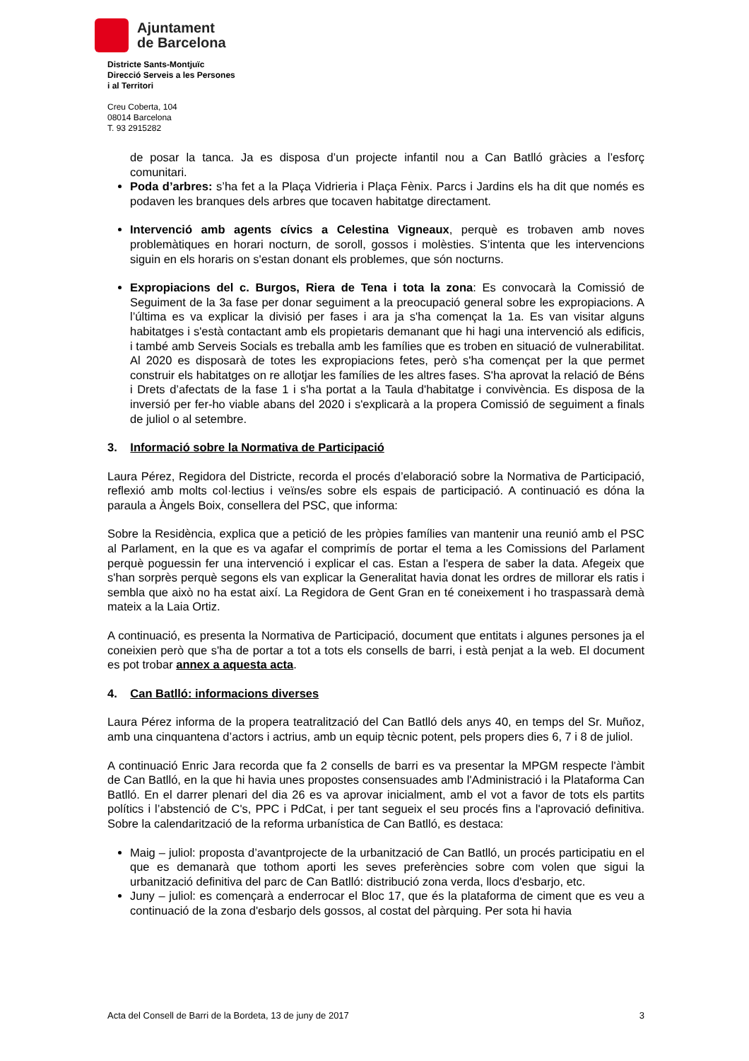Ajuntament
de Barcelona
Districte Sants-Montjuïc
Direcció Serveis a les Persones
i al Territori
Creu Coberta, 104
08014 Barcelona
T. 93 2915282
de posar la tanca. Ja es disposa d’un projecte infantil nou a Can Batlló gràcies a l’esforç comunitari.
Poda d’arbres: s’ha fet a la Plaça Vidrieria i Plaça Fènix. Parcs i Jardins els ha dit que només es podaven les branques dels arbres que tocaven habitatge directament.
Intervenció amb agents cívics a Celestina Vigneaux, perquè es trobaven amb noves problemàtiques en horari nocturn, de soroll, gossos i molèsties. S’intenta que les intervencions siguin en els horaris on s'estan donant els problemes, que són nocturns.
Expropiacions del c. Burgos, Riera de Tena i tota la zona: Es convocarà la Comissió de Seguiment de la 3a fase per donar seguiment a la preocupació general sobre les expropiacions. A l’última es va explicar la divisió per fases i ara ja s'ha començat la 1a. Es van visitar alguns habitatges i s'està contactant amb els propietaris demanant que hi hagi una intervenció als edificis, i també amb Serveis Socials es treballa amb les famílies que es troben en situació de vulnerabilitat. Al 2020 es disposarà de totes les expropiacions fetes, però s'ha començat per la que permet construir els habitatges on re allotjar les famílies de les altres fases. S'ha aprovat la relació de Béns i Drets d’afectats de la fase 1 i s'ha portat a la Taula d'habitatge i convivència. Es disposa de la inversió per fer-ho viable abans del 2020 i s'explicarà a la propera Comissió de seguiment a finals de juliol o al setembre.
3. Informació sobre la Normativa de Participació
Laura Pérez, Regidora del Districte, recorda el procés d’elaboració sobre la Normativa de Participació, reflexió amb molts col·lectius i veïns/es sobre els espais de participació. A continuació es dóna la paraula a Àngels Boix, consellera del PSC, que informa:
Sobre la Residència, explica que a petició de les pròpies famílies van mantenir una reunió amb el PSC al Parlament, en la que es va agafar el comprimís de portar el tema a les Comissions del Parlament perquè poguessin fer una intervenció i explicar el cas. Estan a l'espera de saber la data. Afegeix que s'han sorprès perquè segons els van explicar la Generalitat havia donat les ordres de millorar els ratis i sembla que això no ha estat així. La Regidora de Gent Gran en té coneixement i ho traspassarà demà mateix a la Laia Ortiz.
A continuació, es presenta la Normativa de Participació, document que entitats i algunes persones ja el coneixien però que s'ha de portar a tot a tots els consells de barri, i està penjat a la web. El document es pot trobar annex a aquesta acta.
4. Can Batlló: informacions diverses
Laura Pérez informa de la propera teatralització del Can Batlló dels anys 40, en temps del Sr. Muñoz, amb una cinquantena d’actors i actrius, amb un equip tècnic potent, pels propers dies 6, 7 i 8 de juliol.
A continuació Enric Jara recorda que fa 2 consells de barri es va presentar la MPGM respecte l'àmbit de Can Batlló, en la que hi havia unes propostes consensuades amb l'Administració i la Plataforma Can Batlló. En el darrer plenari del dia 26 es va aprovar inicialment, amb el vot a favor de tots els partits polítics i l’abstenció de C's, PPC i PdCat, i per tant segueix el seu procés fins a l'aprovació definitiva. Sobre la calendarització de la reforma urbanística de Can Batlló, es destaca:
Maig – juliol: proposta d’avantprojecte de la urbanització de Can Batlló, un procés participatiu en el que es demanarà que tothom aporti les seves preferències sobre com volen que sigui la urbanització definitiva del parc de Can Batlló: distribució zona verda, llocs d'esbarjo, etc.
Juny – juliol: es començarà a enderrocar el Bloc 17, que és la plataforma de ciment que es veu a continuació de la zona d'esbarjo dels gossos, al costat del pàrquing. Per sota hi havia
Acta del Consell de Barri de la Bordeta, 13 de juny de 2017 3